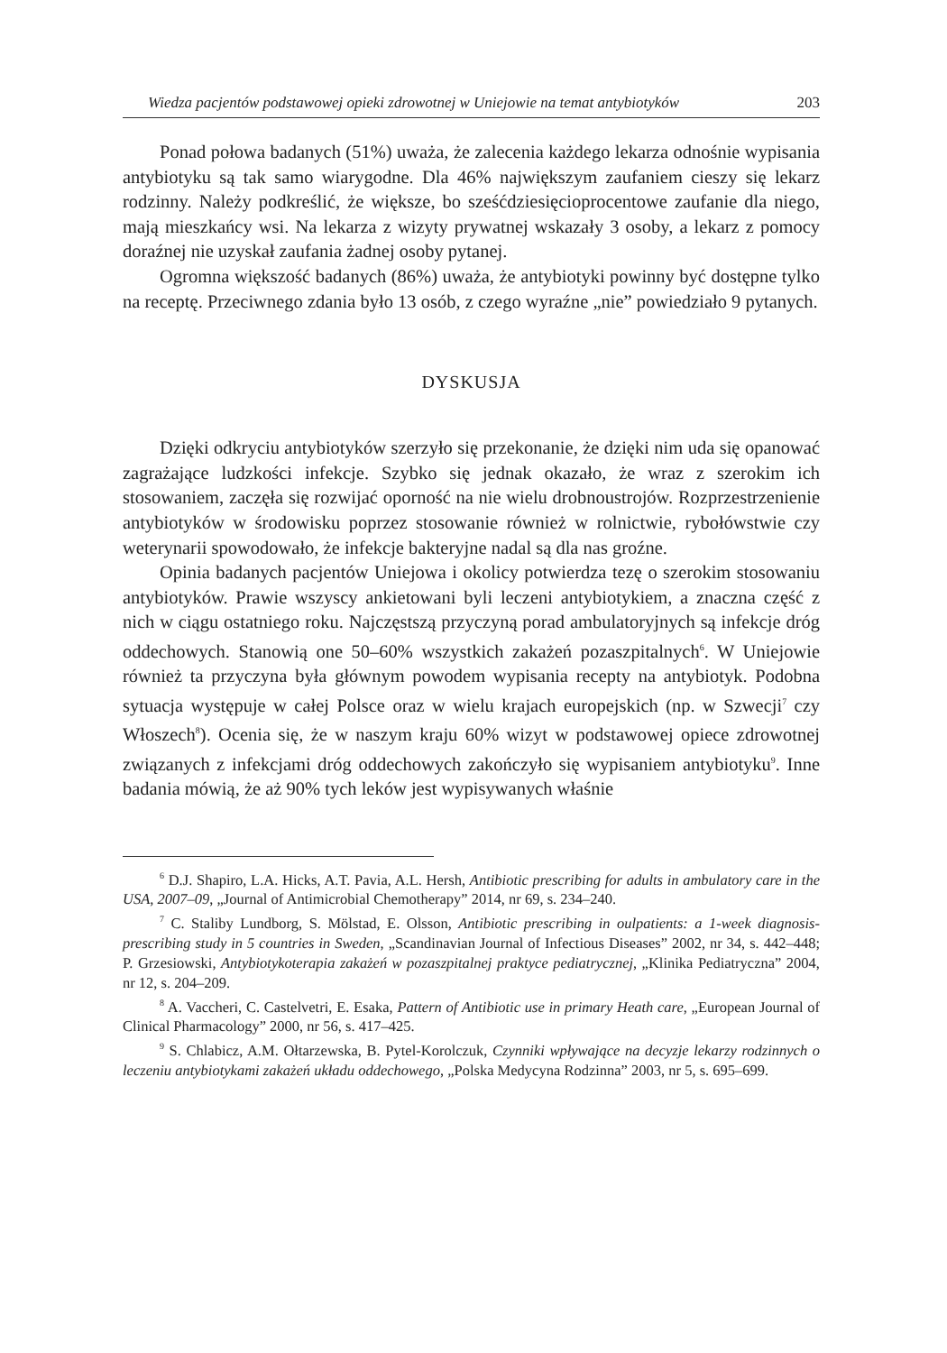Wiedza pacjentów podstawowej opieki zdrowotnej w Uniejowie na temat antybiotyków 203
Ponad połowa badanych (51%) uważa, że zalecenia każdego lekarza odnośnie wypisania antybiotyku są tak samo wiarygodne. Dla 46% największym zaufaniem cieszy się lekarz rodzinny. Należy podkreślić, że większe, bo sześćdziesięcioprocentowe zaufanie dla niego, mają mieszkańcy wsi. Na lekarza z wizyty prywatnej wskazały 3 osoby, a lekarz z pomocy doraźnej nie uzyskał zaufania żadnej osoby pytanej.
Ogromna większość badanych (86%) uważa, że antybiotyki powinny być dostępne tylko na receptę. Przeciwnego zdania było 13 osób, z czego wyraźne „nie” powiedziało 9 pytanych.
DYSKUSJA
Dzięki odkryciu antybiotyków szerzyło się przekonanie, że dzięki nim uda się opanować zagrażające ludzkości infekcje. Szybko się jednak okazało, że wraz z szerokim ich stosowaniem, zaczęła się rozwijać oporność na nie wielu drobnoustrojów. Rozprzestrzenienie antybiotyków w środowisku poprzez stosowanie również w rolnictwie, rybołówstwie czy weterynarii spowodowało, że infekcje bakteryjne nadal są dla nas groźne.
Opinia badanych pacjentów Uniejowa i okolicy potwierdza tezę o szerokim stosowaniu antybiotyków. Prawie wszyscy ankietowani byli leczeni antybiotykiem, a znaczna część z nich w ciągu ostatniego roku. Najczęstszą przyczyną porad ambulatoryjnych są infekcje dróg oddechowych. Stanowią one 50–60% wszystkich zakażeń pozaszpitalnych<sup>6</sup>. W Uniejowie również ta przyczyna była głównym powodem wypisania recepty na antybiotyk. Podobna sytuacja występuje w całej Polsce oraz w wielu krajach europejskich (np. w Szwecji<sup>7</sup> czy Włoszech<sup>8</sup>). Ocenia się, że w naszym kraju 60% wizyt w podstawowej opiece zdrowotnej związanych z infekcjami dróg oddechowych zakończyło się wypisaniem antybiotyku<sup>9</sup>. Inne badania mówią, że aż 90% tych leków jest wypisywanych właśnie
<sup>6</sup> D.J. Shapiro, L.A. Hicks, A.T. Pavia, A.L. Hersh, Antibiotic prescribing for adults in ambulatory care in the USA, 2007–09, „Journal of Antimicrobial Chemotherapy” 2014, nr 69, s. 234–240.
<sup>7</sup> C. Staliby Lundborg, S. Mölstad, E. Olsson, Antibiotic prescribing in oulpatients: a 1-week diagnosis-prescribing study in 5 countries in Sweden, „Scandinavian Journal of Infectious Diseases” 2002, nr 34, s. 442–448; P. Grzesiowski, Antybiotykoterapia zakażeń w pozaszpitalnej praktyce pediatrycznej, „Klinika Pediatryczna” 2004, nr 12, s. 204–209.
<sup>8</sup> A. Vaccheri, C. Castelvetri, E. Esaka, Pattern of Antibiotic use in primary Heath care, „European Journal of Clinical Pharmacology” 2000, nr 56, s. 417–425.
<sup>9</sup> S. Chlabicz, A.M. Ołtarzewska, B. Pytel-Korolczuk, Czynniki wpływające na decyzje lekarzy rodzinnych o leczeniu antybiotykami zakażeń układu oddechowego, „Polska Medycyna Rodzinna” 2003, nr 5, s. 695–699.